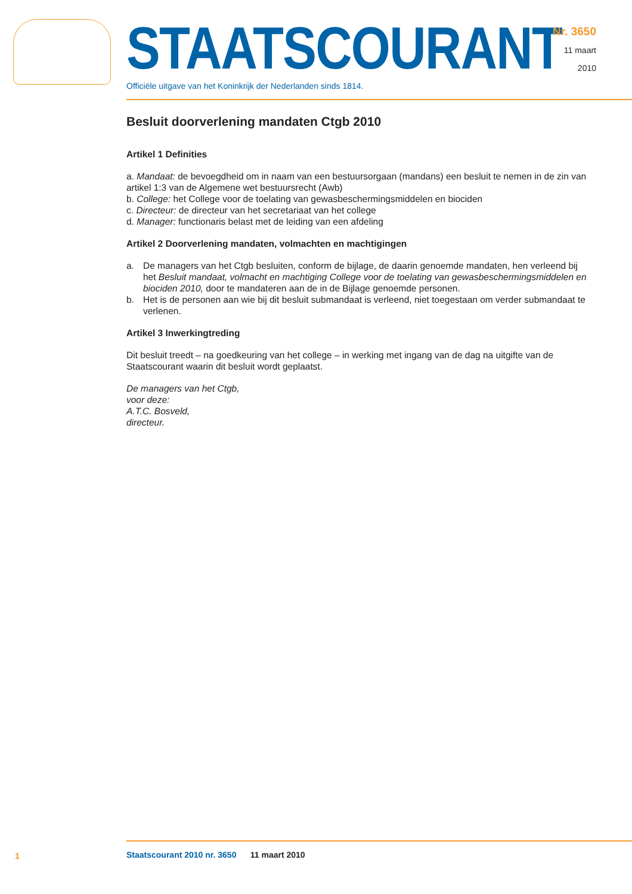STAATSCOURANT
Officiële uitgave van het Koninkrijk der Nederlanden sinds 1814.
Nr. 3650
11 maart
2010
Besluit doorverlening mandaten Ctgb 2010
Artikel 1 Definities
a. Mandaat: de bevoegdheid om in naam van een bestuursorgaan (mandans) een besluit te nemen in de zin van artikel 1:3 van de Algemene wet bestuursrecht (Awb)
b. College: het College voor de toelating van gewasbeschermingsmiddelen en biociden
c. Directeur: de directeur van het secretariaat van het college
d. Manager: functionaris belast met de leiding van een afdeling
Artikel 2 Doorverlening mandaten, volmachten en machtigingen
a. De managers van het Ctgb besluiten, conform de bijlage, de daarin genoemde mandaten, hen verleend bij het Besluit mandaat, volmacht en machtiging College voor de toelating van gewasbeschermingsmiddelen en biociden 2010, door te mandateren aan de in de Bijlage genoemde personen.
b. Het is de personen aan wie bij dit besluit submandaat is verleend, niet toegestaan om verder submandaat te verlenen.
Artikel 3 Inwerkingtreding
Dit besluit treedt – na goedkeuring van het college – in werking met ingang van de dag na uitgifte van de Staatscourant waarin dit besluit wordt geplaatst.
De managers van het Ctgb,
voor deze:
A.T.C. Bosveld,
directeur.
1
Staatscourant 2010 nr. 3650 11 maart 2010